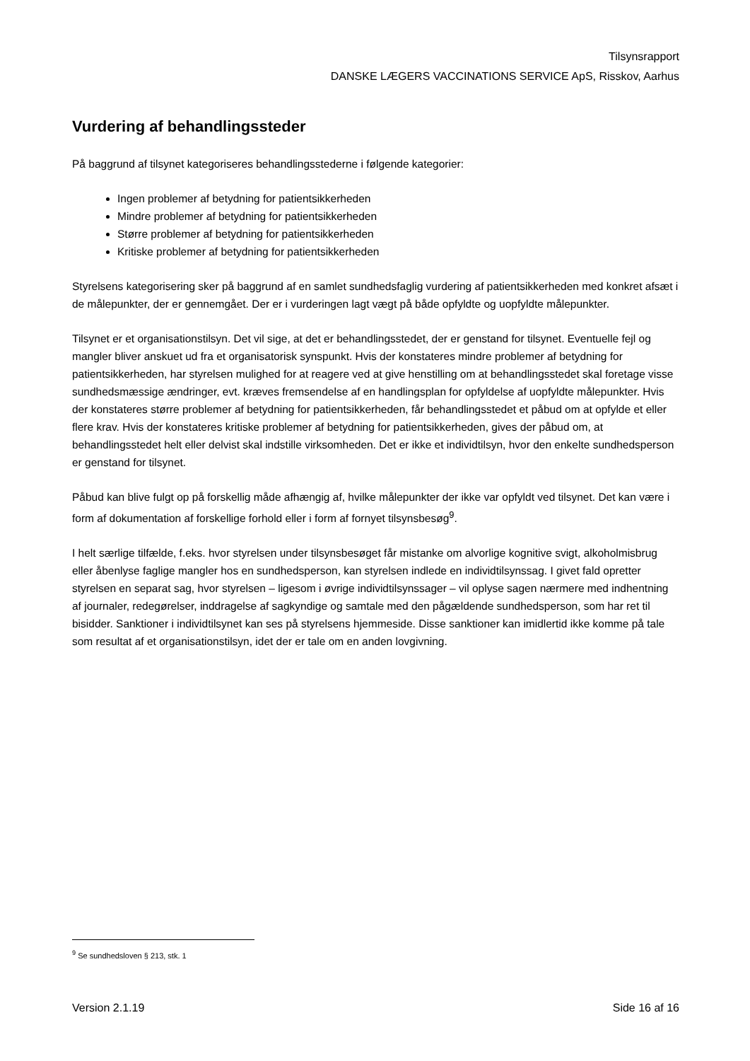Tilsynsrapport
DANSKE LÆGERS VACCINATIONS SERVICE ApS, Risskov, Aarhus
Vurdering af behandlingssteder
På baggrund af tilsynet kategoriseres behandlingsstederne i følgende kategorier:
Ingen problemer af betydning for patientsikkerheden
Mindre problemer af betydning for patientsikkerheden
Større problemer af betydning for patientsikkerheden
Kritiske problemer af betydning for patientsikkerheden
Styrelsens kategorisering sker på baggrund af en samlet sundhedsfaglig vurdering af patientsikkerheden med konkret afsæt i de målepunkter, der er gennemgået. Der er i vurderingen lagt vægt på både opfyldte og uopfyldte målepunkter.
Tilsynet er et organisationstilsyn. Det vil sige, at det er behandlingsstedet, der er genstand for tilsynet. Eventuelle fejl og mangler bliver anskuet ud fra et organisatorisk synspunkt. Hvis der konstateres mindre problemer af betydning for patientsikkerheden, har styrelsen mulighed for at reagere ved at give henstilling om at behandlingsstedet skal foretage visse sundhedsmæssige ændringer, evt. kræves fremsendelse af en handlingsplan for opfyldelse af uopfyldte målepunkter. Hvis der konstateres større problemer af betydning for patientsikkerheden, får behandlingsstedet et påbud om at opfylde et eller flere krav. Hvis der konstateres kritiske problemer af betydning for patientsikkerheden, gives der påbud om, at behandlingsstedet helt eller delvist skal indstille virksomheden. Det er ikke et individtilsyn, hvor den enkelte sundhedsperson er genstand for tilsynet.
Påbud kan blive fulgt op på forskellig måde afhængig af, hvilke målepunkter der ikke var opfyldt ved tilsynet. Det kan være i form af dokumentation af forskellige forhold eller i form af fornyet tilsynsbesøg<sup>9</sup>.
I helt særlige tilfælde, f.eks. hvor styrelsen under tilsynsbesøget får mistanke om alvorlige kognitive svigt, alkoholmisbrug eller åbenlyse faglige mangler hos en sundhedsperson, kan styrelsen indlede en individtilsynssag. I givet fald opretter styrelsen en separat sag, hvor styrelsen – ligesom i øvrige individtilsynssager – vil oplyse sagen nærmere med indhentning af journaler, redegørelser, inddragelse af sagkyndige og samtale med den pågældende sundhedsperson, som har ret til bisidder. Sanktioner i individtilsynet kan ses på styrelsens hjemmeside. Disse sanktioner kan imidlertid ikke komme på tale som resultat af et organisationstilsyn, idet der er tale om en anden lovgivning.
<sup>9</sup> Se sundhedsloven § 213, stk. 1
Version 2.1.19 Side 16 af 16